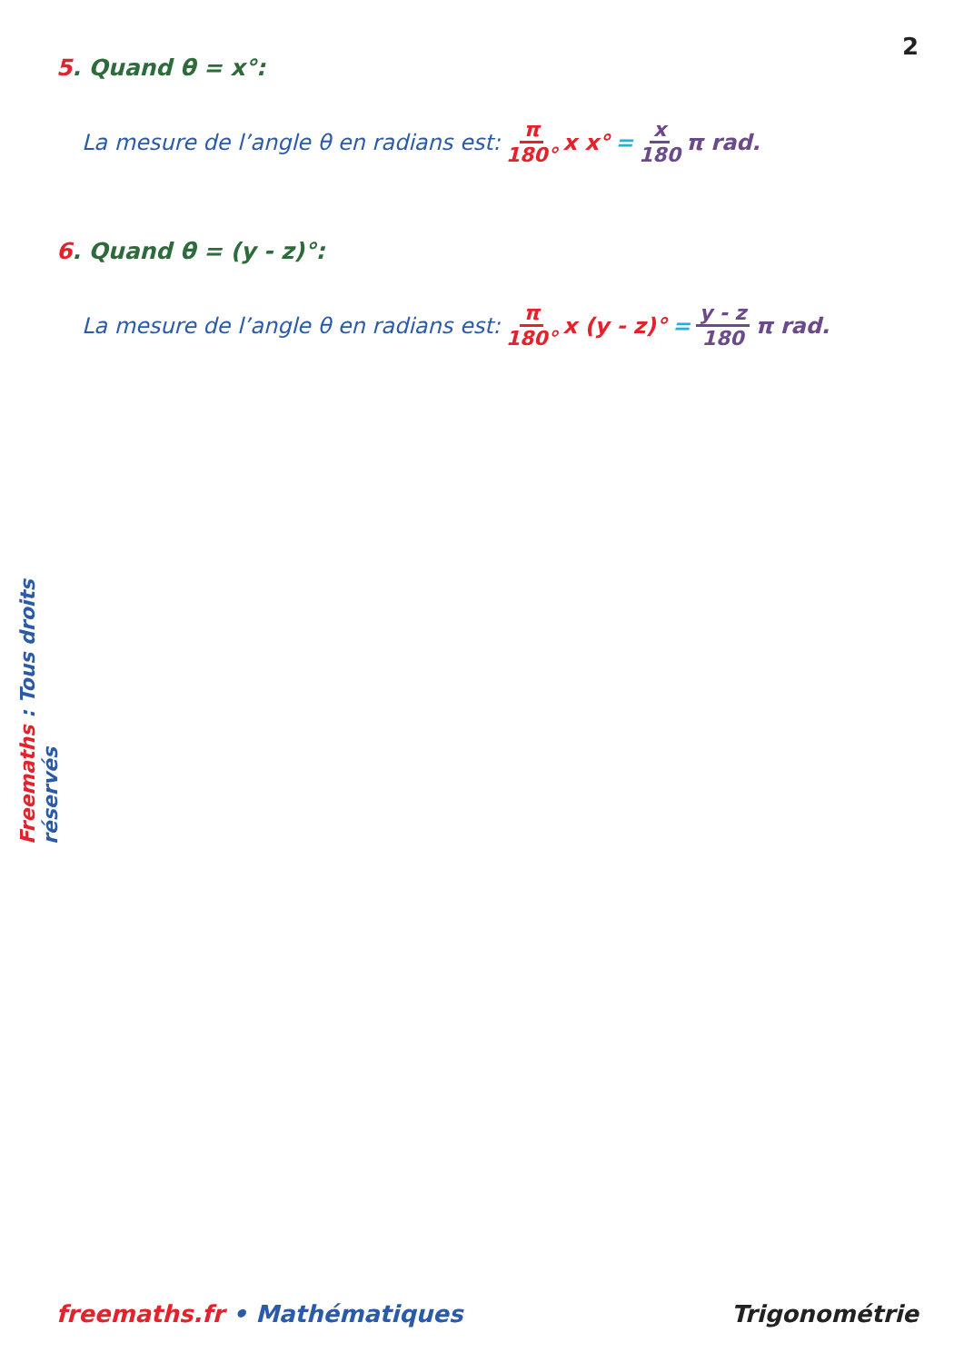2
5. Quand θ = x°:
La mesure de l’angle θ en radians est: π 180° x x° = x 180 π rad.
6. Quand θ = (y - z)°:
La mesure de l’angle θ en radians est: π 180° x (y - z)° = y - z 180 π rad.
Freemaths : Tous droits réservés
freemaths.fr • Mathématiques Trigonométrie